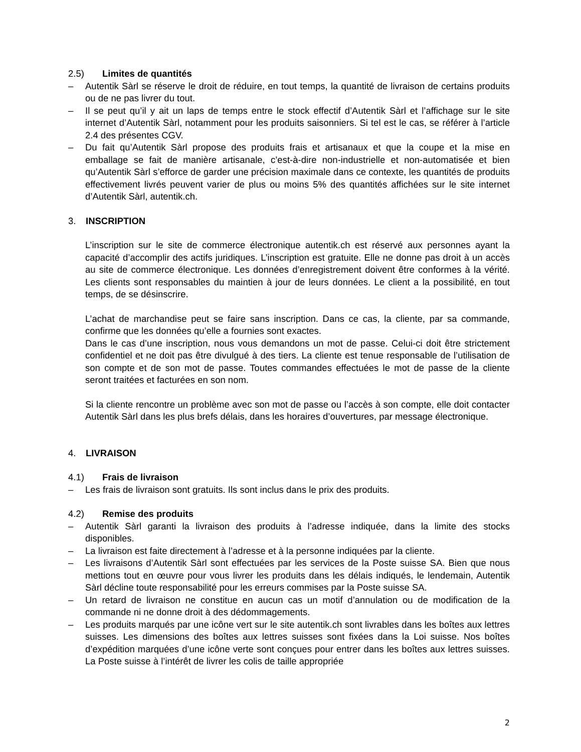2.5) Limites de quantités
– Autentik Sàrl se réserve le droit de réduire, en tout temps, la quantité de livraison de certains produits ou de ne pas livrer du tout.
– Il se peut qu’il y ait un laps de temps entre le stock effectif d’Autentik Sàrl et l’affichage sur le site internet d’Autentik Sàrl, notamment pour les produits saisonniers. Si tel est le cas, se référer à l’article 2.4 des présentes CGV.
– Du fait qu’Autentik Sàrl propose des produits frais et artisanaux et que la coupe et la mise en emballage se fait de manière artisanale, c’est-à-dire non-industrielle et non-automatisée et bien qu’Autentik Sàrl s’efforce de garder une précision maximale dans ce contexte, les quantités de produits effectivement livrés peuvent varier de plus ou moins 5% des quantités affichées sur le site internet d’Autentik Sàrl, autentik.ch.
3. INSCRIPTION
L’inscription sur le site de commerce électronique autentik.ch est réservé aux personnes ayant la capacité d’accomplir des actifs juridiques. L’inscription est gratuite. Elle ne donne pas droit à un accès au site de commerce électronique. Les données d’enregistrement doivent être conformes à la vérité. Les clients sont responsables du maintien à jour de leurs données. Le client a la possibilité, en tout temps, de se désinscrire.
L’achat de marchandise peut se faire sans inscription. Dans ce cas, la cliente, par sa commande, confirme que les données qu’elle a fournies sont exactes.
Dans le cas d’une inscription, nous vous demandons un mot de passe. Celui-ci doit être strictement confidentiel et ne doit pas être divulgué à des tiers. La cliente est tenue responsable de l’utilisation de son compte et de son mot de passe. Toutes commandes effectuées le mot de passe de la cliente seront traitées et facturées en son nom.
Si la cliente rencontre un problème avec son mot de passe ou l’accès à son compte, elle doit contacter Autentik Sàrl dans les plus brefs délais, dans les horaires d’ouvertures, par message électronique.
4. LIVRAISON
4.1) Frais de livraison
– Les frais de livraison sont gratuits. Ils sont inclus dans le prix des produits.
4.2) Remise des produits
– Autentik Sàrl garanti la livraison des produits à l’adresse indiquée, dans la limite des stocks disponibles.
– La livraison est faite directement à l’adresse et à la personne indiquées par la cliente.
– Les livraisons d’Autentik Sàrl sont effectuées par les services de la Poste suisse SA. Bien que nous mettions tout en œuvre pour vous livrer les produits dans les délais indiqués, le lendemain, Autentik Sàrl décline toute responsabilité pour les erreurs commises par la Poste suisse SA.
– Un retard de livraison ne constitue en aucun cas un motif d’annulation ou de modification de la commande ni ne donne droit à des dédommagements.
– Les produits marqués par une icône vert sur le site autentik.ch sont livrables dans les boîtes aux lettres suisses. Les dimensions des boîtes aux lettres suisses sont fixées dans la Loi suisse. Nos boîtes d’expédition marquées d’une icône verte sont conçues pour entrer dans les boîtes aux lettres suisses. La Poste suisse à l’intérêt de livrer les colis de taille appropriée
2